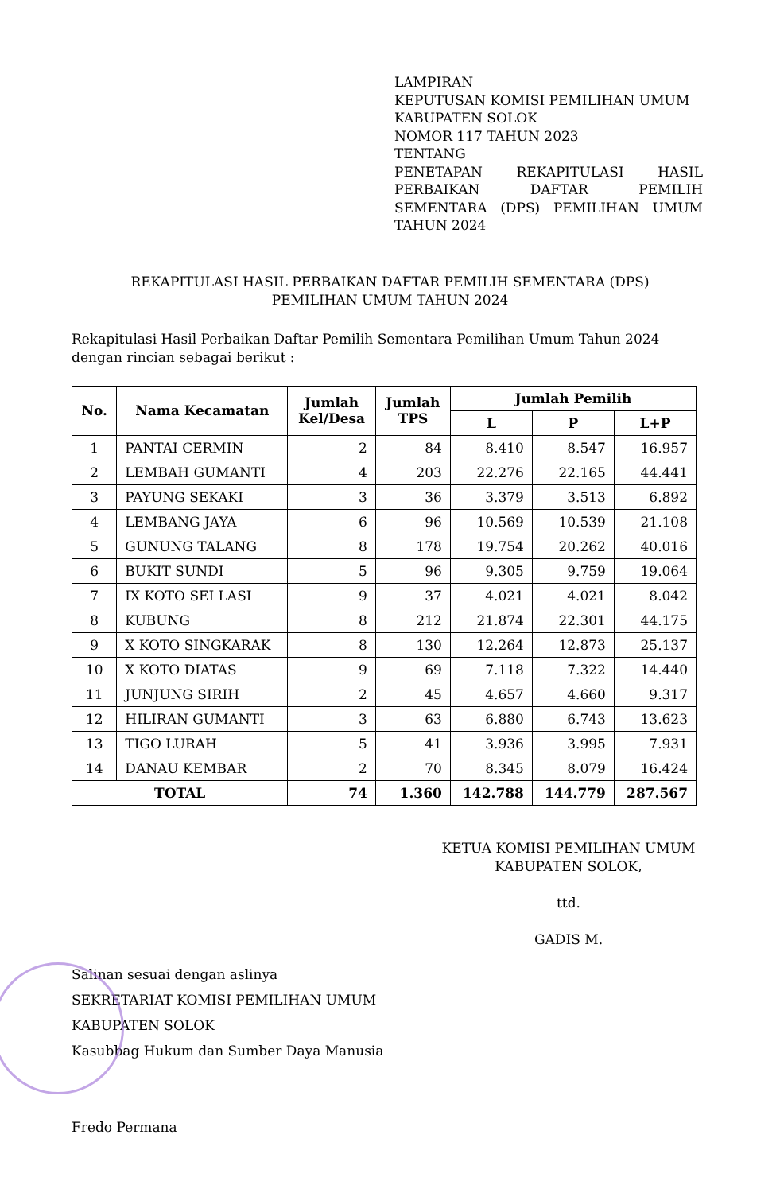LAMPIRAN
KEPUTUSAN KOMISI PEMILIHAN UMUM
KABUPATEN SOLOK
NOMOR 117 TAHUN 2023
TENTANG
PENETAPAN REKAPITULASI HASIL
PERBAIKAN DAFTAR PEMILIH
SEMENTARA (DPS) PEMILIHAN UMUM
TAHUN 2024
REKAPITULASI HASIL PERBAIKAN DAFTAR PEMILIH SEMENTARA (DPS)
PEMILIHAN UMUM TAHUN 2024
Rekapitulasi Hasil Perbaikan Daftar Pemilih Sementara Pemilihan Umum Tahun 2024 dengan rincian sebagai berikut :
| No. | Nama Kecamatan | Jumlah Kel/Desa | Jumlah TPS | Jumlah Pemilih | | |
| --- | --- | --- | --- | --- | --- | --- |
| | | | | L | P | L+P |
| 1 | PANTAI CERMIN | 2 | 84 | 8.410 | 8.547 | 16.957 |
| 2 | LEMBAH GUMANTI | 4 | 203 | 22.276 | 22.165 | 44.441 |
| 3 | PAYUNG SEKAKI | 3 | 36 | 3.379 | 3.513 | 6.892 |
| 4 | LEMBANG JAYA | 6 | 96 | 10.569 | 10.539 | 21.108 |
| 5 | GUNUNG TALANG | 8 | 178 | 19.754 | 20.262 | 40.016 |
| 6 | BUKIT SUNDI | 5 | 96 | 9.305 | 9.759 | 19.064 |
| 7 | IX KOTO SEI LASI | 9 | 37 | 4.021 | 4.021 | 8.042 |
| 8 | KUBUNG | 8 | 212 | 21.874 | 22.301 | 44.175 |
| 9 | X KOTO SINGKARAK | 8 | 130 | 12.264 | 12.873 | 25.137 |
| 10 | X KOTO DIATAS | 9 | 69 | 7.118 | 7.322 | 14.440 |
| 11 | JUNJUNG SIRIH | 2 | 45 | 4.657 | 4.660 | 9.317 |
| 12 | HILIRAN GUMANTI | 3 | 63 | 6.880 | 6.743 | 13.623 |
| 13 | TIGO LURAH | 5 | 41 | 3.936 | 3.995 | 7.931 |
| 14 | DANAU KEMBAR | 2 | 70 | 8.345 | 8.079 | 16.424 |
| TOTAL | | 74 | 1.360 | 142.788 | 144.779 | 287.567 |
KETUA KOMISI PEMILIHAN UMUM
KABUPATEN SOLOK,
ttd.
GADIS M.
Salinan sesuai dengan aslinya
SEKRETARIAT KOMISI PEMILIHAN UMUM
KABUPATEN SOLOK
Kasubbag Hukum dan Sumber Daya Manusia
Fredo Permana